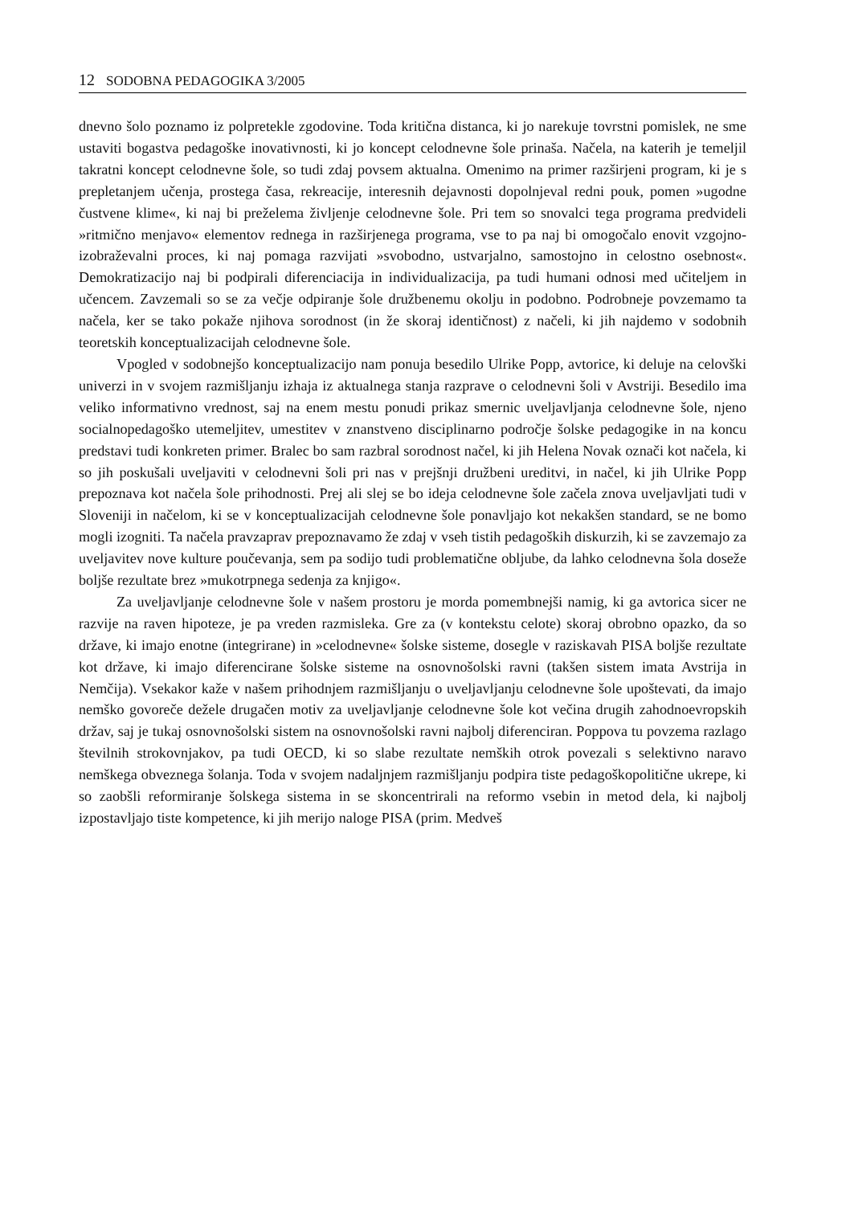12 SODOBNA PEDAGOGIKA 3/2005
dnevno šolo poznamo iz polpretekle zgodovine. Toda kritična distanca, ki jo narekuje tovrstni pomislek, ne sme ustaviti bogastva pedagoške inovativnosti, ki jo koncept celodnevne šole prinaša. Načela, na katerih je temeljil takratni koncept celodnevne šole, so tudi zdaj povsem aktualna. Omenimo na primer razširjeni program, ki je s prepletanjem učenja, prostega časa, rekreacije, interesnih dejavnosti dopolnjeval redni pouk, pomen »ugodne čustvene klime«, ki naj bi preželema življenje celodnevne šole. Pri tem so snovalci tega programa predvideli »ritmično menjavo« elementov rednega in razširjenega programa, vse to pa naj bi omogočalo enovit vzgojno-izobraževalni proces, ki naj pomaga razvijati »svobodno, ustvarjalno, samostojno in celostno osebnost«. Demokratizacijo naj bi podpirali diferenciacija in individualizacija, pa tudi humani odnosi med učiteljem in učencem. Zavzemali so se za večje odpiranje šole družbenemu okolju in podobno. Podrobneje povzemamo ta načela, ker se tako pokaže njihova sorodnost (in že skoraj identičnost) z načeli, ki jih najdemo v sodobnih teoretskih konceptualizacijah celodnevne šole.
Vpogled v sodobnejšo konceptualizacijo nam ponuja besedilo Ulrike Popp, avtorice, ki deluje na celovški univerzi in v svojem razmišljanju izhaja iz aktualnega stanja razprave o celodnevni šoli v Avstriji. Besedilo ima veliko informativno vrednost, saj na enem mestu ponudi prikaz smernic uveljavljanja celodnevne šole, njeno socialnopedagoško utemeljitev, umestitev v znanstveno disciplinarno področje šolske pedagogike in na koncu predstavi tudi konkreten primer. Bralec bo sam razbral sorodnost načel, ki jih Helena Novak označi kot načela, ki so jih poskušali uveljaviti v celodnevni šoli pri nas v prejšnji družbeni ureditvi, in načel, ki jih Ulrike Popp prepoznava kot načela šole prihodnosti. Prej ali slej se bo ideja celodnevne šole začela znova uveljavljati tudi v Sloveniji in načelom, ki se v konceptualizacijah celodnevne šole ponavljajo kot nekakšen standard, se ne bomo mogli izogniti. Ta načela pravzaprav prepoznavamo že zdaj v vseh tistih pedagoških diskurzih, ki se zavzemajo za uveljavitev nove kulture poučevanja, sem pa sodijo tudi problematične obljube, da lahko celodnevna šola doseže boljše rezultate brez »mukotrpnega sedenja za knjigo«.
Za uveljavljanje celodnevne šole v našem prostoru je morda pomembnejši namig, ki ga avtorica sicer ne razvije na raven hipoteze, je pa vreden razmisleka. Gre za (v kontekstu celote) skoraj obrobno opazko, da so države, ki imajo enotne (integrirane) in »celodnevne« šolske sisteme, dosegle v raziskavah PISA boljše rezultate kot države, ki imajo diferencirane šolske sisteme na osnovnošolski ravni (takšen sistem imata Avstrija in Nemčija). Vsekakor kaže v našem prihodnjem razmišljanju o uveljavljanju celodnevne šole upoštevati, da imajo nemško govoreče dežele drugačen motiv za uveljavljanje celodnevne šole kot večina drugih zahodnoevropskih držav, saj je tukaj osnovnošolski sistem na osnovnošolski ravni najbolj diferenciran. Poppova tu povzema razlago številnih strokovnjakov, pa tudi OECD, ki so slabe rezultate nemških otrok povezali s selektivno naravo nemškega obveznega šolanja. Toda v svojem nadaljnjem razmišljanju podpira tiste pedagoškopolitične ukrepe, ki so zaobšli reformiranje šolskega sistema in se skoncentrirali na reformo vsebin in metod dela, ki najbolj izpostavljajo tiste kompetence, ki jih merijo naloge PISA (prim. Medveš